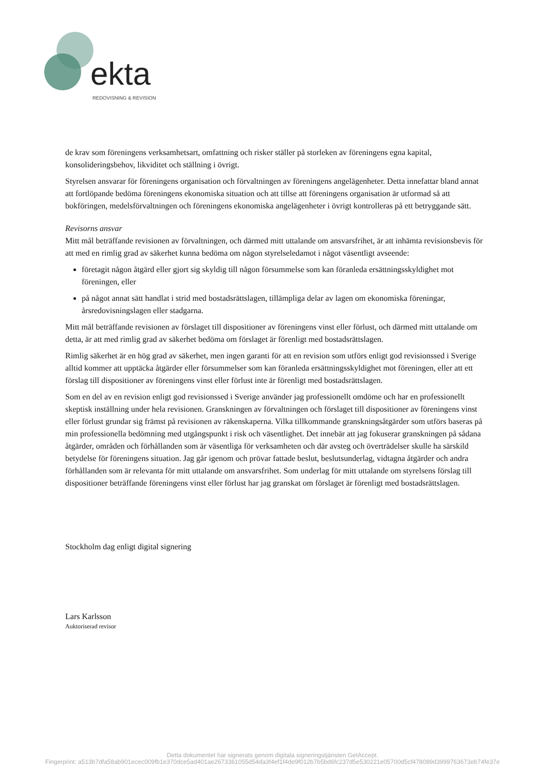ekta
REDOVISNING & REVISION
de krav som föreningens verksamhetsart, omfattning och risker ställer på storleken av föreningens egna kapital, konsolideringsbehov, likviditet och ställning i övrigt.
Styrelsen ansvarar för föreningens organisation och förvaltningen av föreningens angelägenheter. Detta innefattar bland annat att fortlöpande bedöma föreningens ekonomiska situation och att tillse att föreningens organisation är utformad så att bokföringen, medelsförvaltningen och föreningens ekonomiska angelägenheter i övrigt kontrolleras på ett betryggande sätt.
Revisorns ansvar
Mitt mål beträffande revisionen av förvaltningen, och därmed mitt uttalande om ansvarsfrihet, är att inhämta revisionsbevis för att med en rimlig grad av säkerhet kunna bedöma om någon styrelseledamot i något väsentligt avseende:
företagit någon åtgärd eller gjort sig skyldig till någon försummelse som kan föranleda ersättningsskyldighet mot föreningen, eller
på något annat sätt handlat i strid med bostadsrättslagen, tillämpliga delar av lagen om ekonomiska föreningar, årsredovisningslagen eller stadgarna.
Mitt mål beträffande revisionen av förslaget till dispositioner av föreningens vinst eller förlust, och därmed mitt uttalande om detta, är att med rimlig grad av säkerhet bedöma om förslaget är förenligt med bostadsrättslagen.
Rimlig säkerhet är en hög grad av säkerhet, men ingen garanti för att en revision som utförs enligt god revisionssed i Sverige alltid kommer att upptäcka åtgärder eller försummelser som kan föranleda ersättningsskyldighet mot föreningen, eller att ett förslag till dispositioner av föreningens vinst eller förlust inte är förenligt med bostadsrättslagen.
Som en del av en revision enligt god revisionssed i Sverige använder jag professionellt omdöme och har en professionellt skeptisk inställning under hela revisionen. Granskningen av förvaltningen och förslaget till dispositioner av föreningens vinst eller förlust grundar sig främst på revisionen av räkenskaperna. Vilka tillkommande granskningsåtgärder som utförs baseras på min professionella bedömning med utgångspunkt i risk och väsentlighet. Det innebär att jag fokuserar granskningen på sådana åtgärder, områden och förhållanden som är väsentliga för verksamheten och där avsteg och överträdelser skulle ha särskild betydelse för föreningens situation. Jag går igenom och prövar fattade beslut, beslutsunderlag, vidtagna åtgärder och andra förhållanden som är relevanta för mitt uttalande om ansvarsfrihet. Som underlag för mitt uttalande om styrelsens förslag till dispositioner beträffande föreningens vinst eller förlust har jag granskat om förslaget är förenligt med bostadsrättslagen.
Stockholm dag enligt digital signering
Lars Karlsson
Auktoriserad revisor
Detta dokumentet har signerats genom digitala signeringstjänsten GetAccept.
Fingerprint: a513b7dfa58ab901ecec009fb1e370dce5ad401ae2673361055d54da3f4ef1f4de9f012b7b5bd6fc237d5e530221e05700d5cf478089d3999763673eb74fe37e